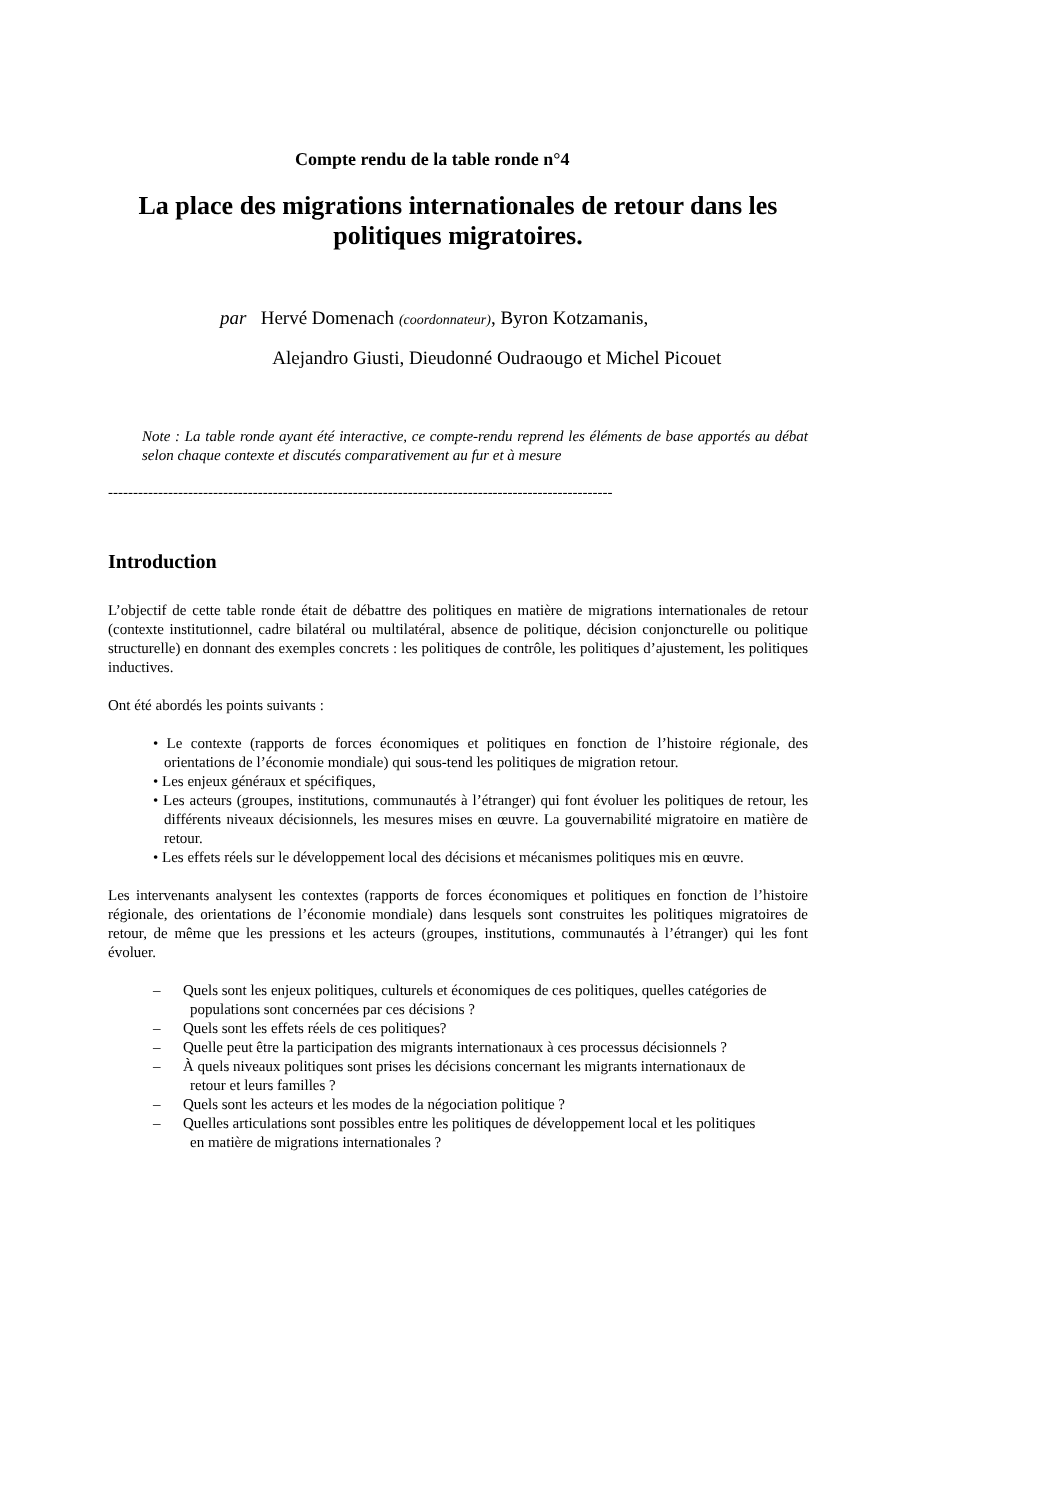Compte rendu de la table ronde n°4
La place des migrations internationales de retour dans les politiques migratoires.
par Hervé Domenach (coordonnateur), Byron Kotzamanis,
Alejandro Giusti, Dieudonné Oudraougo et Michel Picouet
Note : La table ronde ayant été interactive, ce compte-rendu reprend les éléments de base apportés au débat selon chaque contexte et discutés comparativement au fur et à mesure
-----------------------------------------------------------------------------------------------------
Introduction
L’objectif de cette table ronde était de débattre des politiques en matière de migrations internationales de retour (contexte institutionnel, cadre bilatéral ou multilatéral, absence de politique, décision conjoncturelle ou politique structurelle) en donnant des exemples concrets : les politiques de contrôle, les politiques d’ajustement, les politiques inductives.
Ont été abordés les points suivants :
• Le contexte (rapports de forces économiques et politiques en fonction de l’histoire régionale, des orientations de l’économie mondiale) qui sous-tend les politiques de migration retour.
• Les enjeux généraux et spécifiques,
• Les acteurs (groupes, institutions, communautés à l’étranger) qui font évoluer les politiques de retour, les différents niveaux décisionnels, les mesures mises en œuvre. La gouvernabilité migratoire en matière de retour.
• Les effets réels sur le développement local des décisions et mécanismes politiques mis en œuvre.
Les intervenants analysent les contextes (rapports de forces économiques et politiques en fonction de l’histoire régionale, des orientations de l’économie mondiale) dans lesquels sont construites les politiques migratoires de retour, de même que les pressions et les acteurs (groupes, institutions, communautés à l’étranger) qui les font évoluer.
– Quels sont les enjeux politiques, culturels et économiques de ces politiques, quelles catégories de populations sont concernées par ces décisions ?
– Quels sont les effets réels de ces politiques?
– Quelle peut être la participation des migrants internationaux à ces processus décisionnels ?
– À quels niveaux politiques sont prises les décisions concernant les migrants internationaux de retour et leurs familles ?
– Quels sont les acteurs et les modes de la négociation politique ?
– Quelles articulations sont possibles entre les politiques de développement local et les politiques en matière de migrations internationales ?